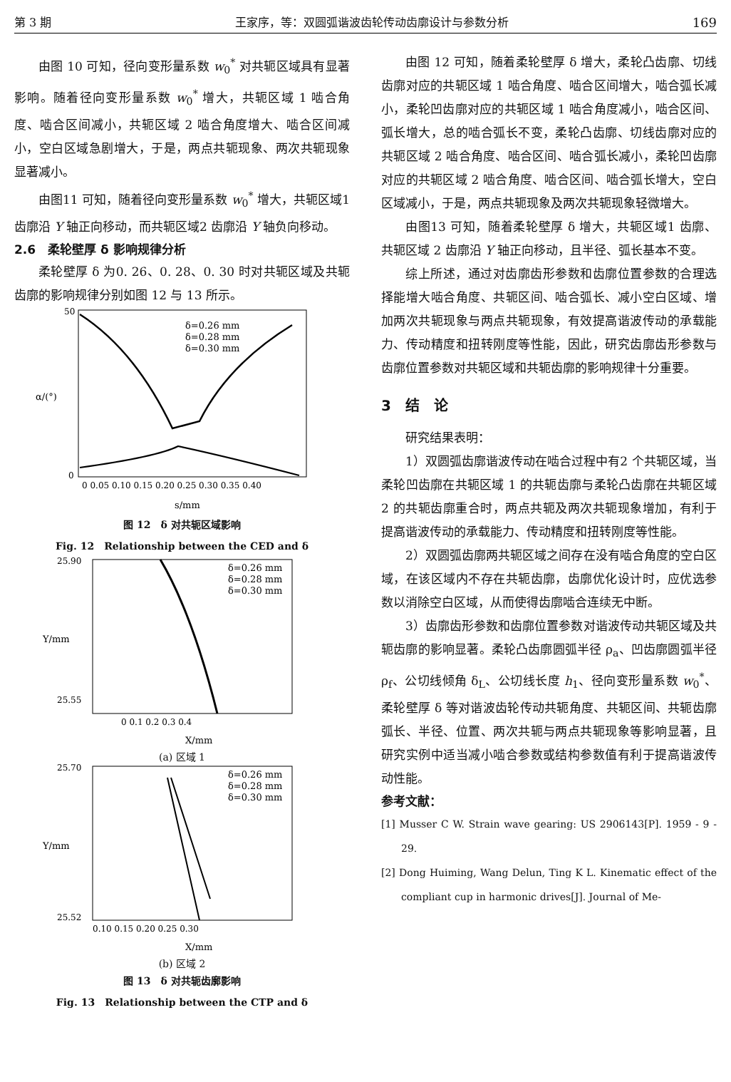第 3 期 王家序，等：双圆弧谐波齿轮传动齿廓设计与参数分析 169
由图 10 可知，径向变形量系数 w<sub>0</sub><sup>*</sup> 对共轭区域具有显著影响。随着径向变形量系数 w<sub>0</sub><sup>*</sup> 增大，共轭区域 1 啮合角度、啮合区间减小，共轭区域 2 啮合角度增大、啮合区间减小，空白区域急剧增大，于是，两点共轭现象、两次共轭现象显著减小。
由图11 可知，随着径向变形量系数 w<sub>0</sub><sup>*</sup> 增大，共轭区域1 齿廓沿 Y 轴正向移动，而共轭区域2 齿廓沿 Y 轴负向移动。
2.6　柔轮壁厚 δ 影响规律分析
柔轮壁厚 δ 为0. 26、0. 28、0. 30 时对共轭区域及共轭齿廓的影响规律分别如图 12 与 13 所示。
δ=0.26 mm
δ=0.28 mm
δ=0.30 mm
α/(°)
50
0
0 0.05 0.10 0.15 0.20 0.25 0.30 0.35 0.40
s/mm
图 12　δ 对共轭区域影响
Fig. 12　Relationship between the CED and δ
δ=0.26 mm
δ=0.28 mm
δ=0.30 mm
25.90
25.55
Y/mm
0 0.1 0.2 0.3 0.4
X/mm
(a) 区域 1
δ=0.26 mm
δ=0.28 mm
δ=0.30 mm
25.70
25.52
Y/mm
0.10 0.15 0.20 0.25 0.30
X/mm
(b) 区域 2
图 13　δ 对共轭齿廓影响
Fig. 13　Relationship between the CTP and δ
由图 12 可知，随着柔轮壁厚 δ 增大，柔轮凸齿廓、切线齿廓对应的共轭区域 1 啮合角度、啮合区间增大，啮合弧长减小，柔轮凹齿廓对应的共轭区域 1 啮合角度减小，啮合区间、弧长增大，总的啮合弧长不变，柔轮凸齿廓、切线齿廓对应的共轭区域 2 啮合角度、啮合区间、啮合弧长减小，柔轮凹齿廓对应的共轭区域 2 啮合角度、啮合区间、啮合弧长增大，空白区域减小，于是，两点共轭现象及两次共轭现象轻微增大。
由图13 可知，随着柔轮壁厚 δ 增大，共轭区域1 齿廓、共轭区域 2 齿廓沿 Y 轴正向移动，且半径、弧长基本不变。
综上所述，通过对齿廓齿形参数和齿廓位置参数的合理选择能增大啮合角度、共轭区间、啮合弧长、减小空白区域、增加两次共轭现象与两点共轭现象，有效提高谐波传动的承载能力、传动精度和扭转刚度等性能，因此，研究齿廓齿形参数与齿廓位置参数对共轭区域和共轭齿廓的影响规律十分重要。
3　结　论
研究结果表明：
1）双圆弧齿廓谐波传动在啮合过程中有2 个共轭区域，当柔轮凹齿廓在共轭区域 1 的共轭齿廓与柔轮凸齿廓在共轭区域 2 的共轭齿廓重合时，两点共轭及两次共轭现象增加，有利于提高谐波传动的承载能力、传动精度和扭转刚度等性能。
2）双圆弧齿廓两共轭区域之间存在没有啮合角度的空白区域，在该区域内不存在共轭齿廓，齿廓优化设计时，应优选参数以消除空白区域，从而使得齿廓啮合连续无中断。
3）齿廓齿形参数和齿廓位置参数对谐波传动共轭区域及共轭齿廓的影响显著。柔轮凸齿廓圆弧半径 ρ<sub>a</sub>、凹齿廓圆弧半径 ρ<sub>f</sub>、公切线倾角 δ<sub>L</sub>、公切线长度 h<sub>1</sub>、径向变形量系数 w<sub>0</sub><sup>*</sup>、柔轮壁厚 δ 等对谐波齿轮传动共轭角度、共轭区间、共轭齿廓弧长、半径、位置、两次共轭与两点共轭现象等影响显著，且研究实例中适当减小啮合参数或结构参数值有利于提高谐波传动性能。
参考文献：
[1] Musser C W. Strain wave gearing: US 2906143[P]. 1959 - 9 - 29.
[2] Dong Huiming, Wang Delun, Ting K L. Kinematic effect of the compliant cup in harmonic drives[J]. Journal of Me-